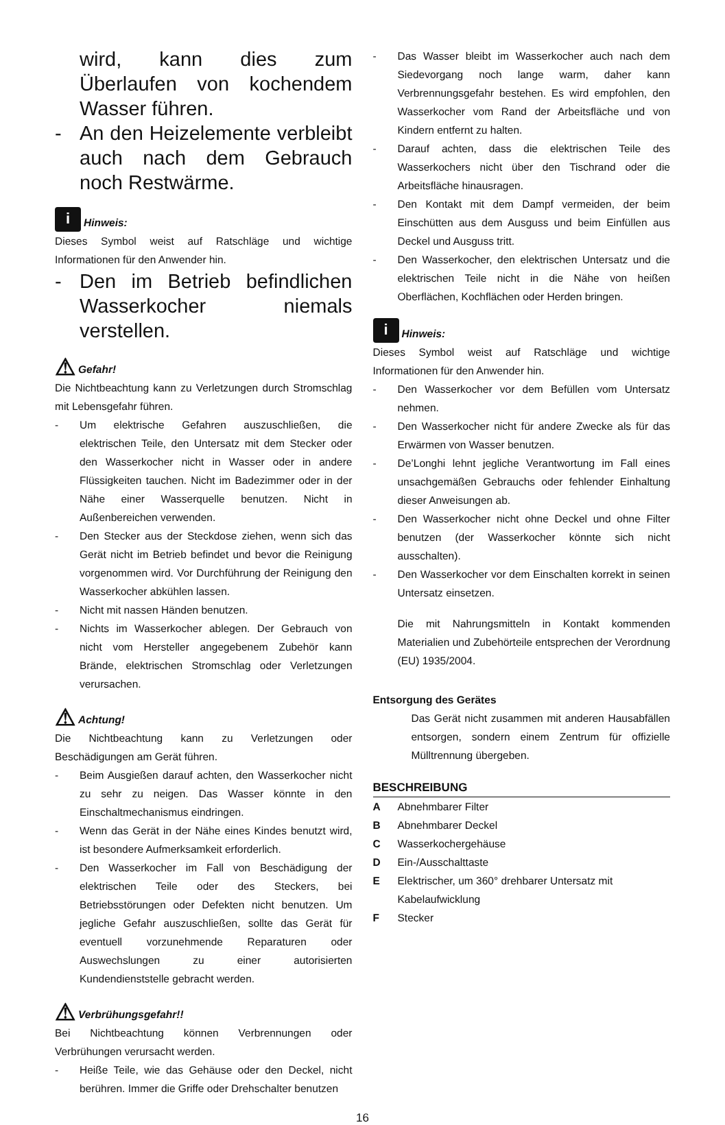wird, kann dies zum Überlaufen von kochendem Wasser führen.
- An den Heizelemente verbleibt auch nach dem Gebrauch noch Restwärme.
i Hinweis:
Dieses Symbol weist auf Ratschläge und wichtige Informationen für den Anwender hin.
- Den im Betrieb befindlichen Wasserkocher niemals verstellen.
⚠ Gefahr!
Die Nichtbeachtung kann zu Verletzungen durch Stromschlag mit Lebensgefahr führen.
- Um elektrische Gefahren auszuschließen, die elektrischen Teile, den Untersatz mit dem Stecker oder den Wasserkocher nicht in Wasser oder in andere Flüssigkeiten tauchen. Nicht im Badezimmer oder in der Nähe einer Wasserquelle benutzen. Nicht in Außenbereichen verwenden.
- Den Stecker aus der Steckdose ziehen, wenn sich das Gerät nicht im Betrieb befindet und bevor die Reinigung vorgenommen wird. Vor Durchführung der Reinigung den Wasserkocher abkühlen lassen.
- Nicht mit nassen Händen benutzen.
- Nichts im Wasserkocher ablegen. Der Gebrauch von nicht vom Hersteller angegebenem Zubehör kann Brände, elektrischen Stromschlag oder Verletzungen verursachen.
⚠ Achtung!
Die Nichtbeachtung kann zu Verletzungen oder Beschädigungen am Gerät führen.
- Beim Ausgießen darauf achten, den Wasserkocher nicht zu sehr zu neigen. Das Wasser könnte in den Einschaltmechanismus eindringen.
- Wenn das Gerät in der Nähe eines Kindes benutzt wird, ist besondere Aufmerksamkeit erforderlich.
- Den Wasserkocher im Fall von Beschädigung der elektrischen Teile oder des Steckers, bei Betriebsstörungen oder Defekten nicht benutzen. Um jegliche Gefahr auszuschließen, sollte das Gerät für eventuell vorzunehmende Reparaturen oder Auswechslungen zu einer autorisierten Kundendienststelle gebracht werden.
⚠ Verbrühungsgefahr!!
Bei Nichtbeachtung können Verbrennungen oder Verbrühungen verursacht werden.
- Heiße Teile, wie das Gehäuse oder den Deckel, nicht berühren. Immer die Griffe oder Drehschalter benutzen
- Das Wasser bleibt im Wasserkocher auch nach dem Siedevorgang noch lange warm, daher kann Verbrennungsgefahr bestehen. Es wird empfohlen, den Wasserkocher vom Rand der Arbeitsfläche und von Kindern entfernt zu halten.
- Darauf achten, dass die elektrischen Teile des Wasserkochers nicht über den Tischrand oder die Arbeitsfläche hinausragen.
- Den Kontakt mit dem Dampf vermeiden, der beim Einschütten aus dem Ausguss und beim Einfüllen aus Deckel und Ausguss tritt.
- Den Wasserkocher, den elektrischen Untersatz und die elektrischen Teile nicht in die Nähe von heißen Oberflächen, Kochflächen oder Herden bringen.
i Hinweis:
Dieses Symbol weist auf Ratschläge und wichtige Informationen für den Anwender hin.
- Den Wasserkocher vor dem Befüllen vom Untersatz nehmen.
- Den Wasserkocher nicht für andere Zwecke als für das Erwärmen von Wasser benutzen.
- De’Longhi lehnt jegliche Verantwortung im Fall eines unsachgemäßen Gebrauchs oder fehlender Einhaltung dieser Anweisungen ab.
- Den Wasserkocher nicht ohne Deckel und ohne Filter benutzen (der Wasserkocher könnte sich nicht ausschalten).
- Den Wasserkocher vor dem Einschalten korrekt in seinen Untersatz einsetzen.
Die mit Nahrungsmitteln in Kontakt kommenden Materialien und Zubehörteile entsprechen der Verordnung (EU) 1935/2004.
Entsorgung des Gerätes
Das Gerät nicht zusammen mit anderen Hausabfällen entsorgen, sondern einem Zentrum für offizielle Mülltrennung übergeben.
BESCHREIBUNG
A Abnehmbarer Filter
B Abnehmbarer Deckel
C Wasserkochergehäuse
D Ein-/Ausschalttaste
E Elektrischer, um 360° drehbarer Untersatz mit
Kabelaufwicklung
F Stecker
16